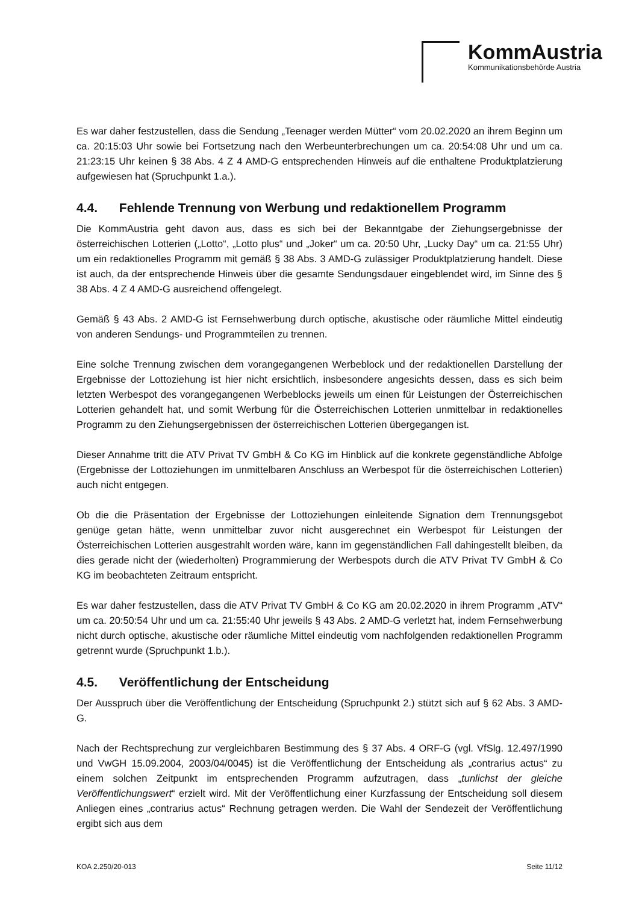KommAustria
Kommunikationsbehörde Austria
Es war daher festzustellen, dass die Sendung „Teenager werden Mütter“ vom 20.02.2020 an ihrem Beginn um ca. 20:15:03 Uhr sowie bei Fortsetzung nach den Werbeunterbrechungen um ca. 20:54:08 Uhr und um ca. 21:23:15 Uhr keinen § 38 Abs. 4 Z 4 AMD-G entsprechenden Hinweis auf die enthaltene Produktplatzierung aufgewiesen hat (Spruchpunkt 1.a.).
4.4. Fehlende Trennung von Werbung und redaktionellem Programm
Die KommAustria geht davon aus, dass es sich bei der Bekanntgabe der Ziehungsergebnisse der österreichischen Lotterien („Lotto“, „Lotto plus“ und „Joker“ um ca. 20:50 Uhr, „Lucky Day“ um ca. 21:55 Uhr) um ein redaktionelles Programm mit gemäß § 38 Abs. 3 AMD-G zulässiger Produktplatzierung handelt. Diese ist auch, da der entsprechende Hinweis über die gesamte Sendungsdauer eingeblendet wird, im Sinne des § 38 Abs. 4 Z 4 AMD-G ausreichend offengelegt.
Gemäß § 43 Abs. 2 AMD-G ist Fernsehwerbung durch optische, akustische oder räumliche Mittel eindeutig von anderen Sendungs- und Programmteilen zu trennen.
Eine solche Trennung zwischen dem vorangegangenen Werbeblock und der redaktionellen Darstellung der Ergebnisse der Lottoziehung ist hier nicht ersichtlich, insbesondere angesichts dessen, dass es sich beim letzten Werbespot des vorangegangenen Werbeblocks jeweils um einen für Leistungen der Österreichischen Lotterien gehandelt hat, und somit Werbung für die Österreichischen Lotterien unmittelbar in redaktionelles Programm zu den Ziehungsergebnissen der österreichischen Lotterien übergegangen ist.
Dieser Annahme tritt die ATV Privat TV GmbH & Co KG im Hinblick auf die konkrete gegenständliche Abfolge (Ergebnisse der Lottoziehungen im unmittelbaren Anschluss an Werbespot für die österreichischen Lotterien) auch nicht entgegen.
Ob die die Präsentation der Ergebnisse der Lottoziehungen einleitende Signation dem Trennungsgebot genüge getan hätte, wenn unmittelbar zuvor nicht ausgerechnet ein Werbespot für Leistungen der Österreichischen Lotterien ausgestrahlt worden wäre, kann im gegenständlichen Fall dahingestellt bleiben, da dies gerade nicht der (wiederholten) Programmierung der Werbespots durch die ATV Privat TV GmbH & Co KG im beobachteten Zeitraum entspricht.
Es war daher festzustellen, dass die ATV Privat TV GmbH & Co KG am 20.02.2020 in ihrem Programm „ATV“ um ca. 20:50:54 Uhr und um ca. 21:55:40 Uhr jeweils § 43 Abs. 2 AMD-G verletzt hat, indem Fernsehwerbung nicht durch optische, akustische oder räumliche Mittel eindeutig vom nachfolgenden redaktionellen Programm getrennt wurde (Spruchpunkt 1.b.).
4.5. Veröffentlichung der Entscheidung
Der Ausspruch über die Veröffentlichung der Entscheidung (Spruchpunkt 2.) stützt sich auf § 62 Abs. 3 AMD-G.
Nach der Rechtsprechung zur vergleichbaren Bestimmung des § 37 Abs. 4 ORF-G (vgl. VfSlg. 12.497/1990 und VwGH 15.09.2004, 2003/04/0045) ist die Veröffentlichung der Entscheidung als „contrarius actus“ zu einem solchen Zeitpunkt im entsprechenden Programm aufzutragen, dass „tunlichst der gleiche Veröffentlichungswert“ erzielt wird. Mit der Veröffentlichung einer Kurzfassung der Entscheidung soll diesem Anliegen eines „contrarius actus“ Rechnung getragen werden. Die Wahl der Sendezeit der Veröffentlichung ergibt sich aus dem
KOA 2.250/20-013 Seite 11/12